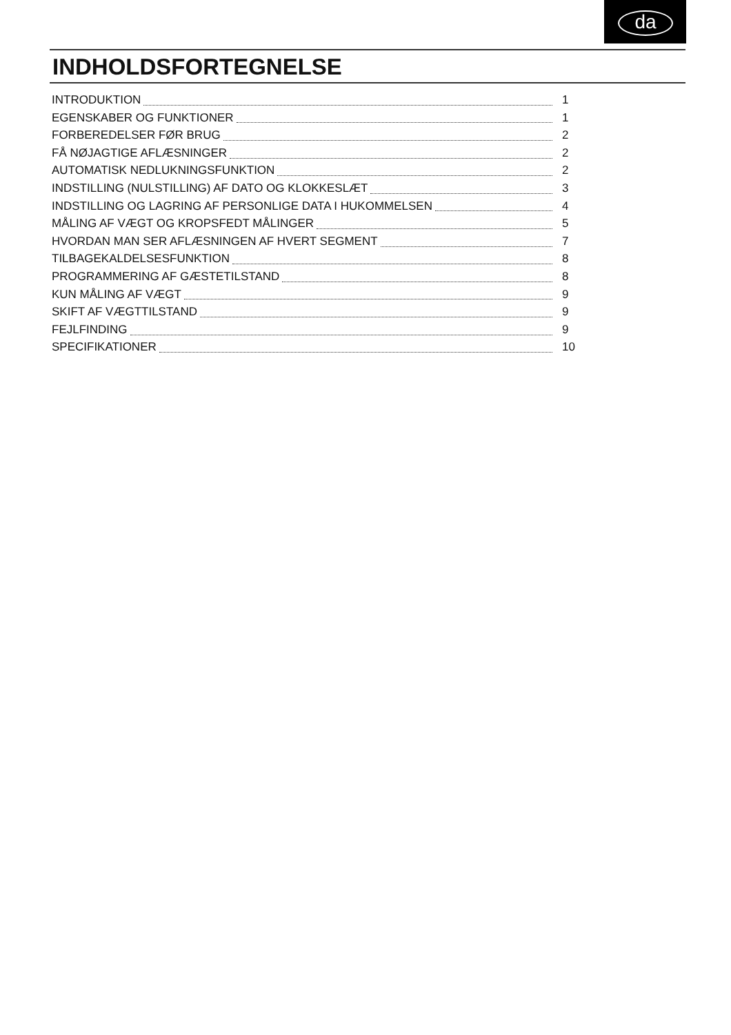da
INDHOLDSFORTEGNELSE
INTRODUKTION 1
EGENSKABER OG FUNKTIONER 1
FORBEREDELSER FØR BRUG 2
FÅ NØJAGTIGE AFLÆSNINGER 2
AUTOMATISK NEDLUKNINGSFUNKTION 2
INDSTILLING (NULSTILLING) AF DATO OG KLOKKESLÆT 3
INDSTILLING OG LAGRING AF PERSONLIGE DATA I HUKOMMELSEN 4
MÅLING AF VÆGT OG KROPSFEDT MÅLINGER 5
HVORDAN MAN SER AFLÆSNINGEN AF HVERT SEGMENT 7
TILBAGEKALDELSESFUNKTION 8
PROGRAMMERING AF GÆSTETILSTAND 8
KUN MÅLING AF VÆGT 9
SKIFT AF VÆGTTILSTAND 9
FEJLFINDING 9
SPECIFIKATIONER 10